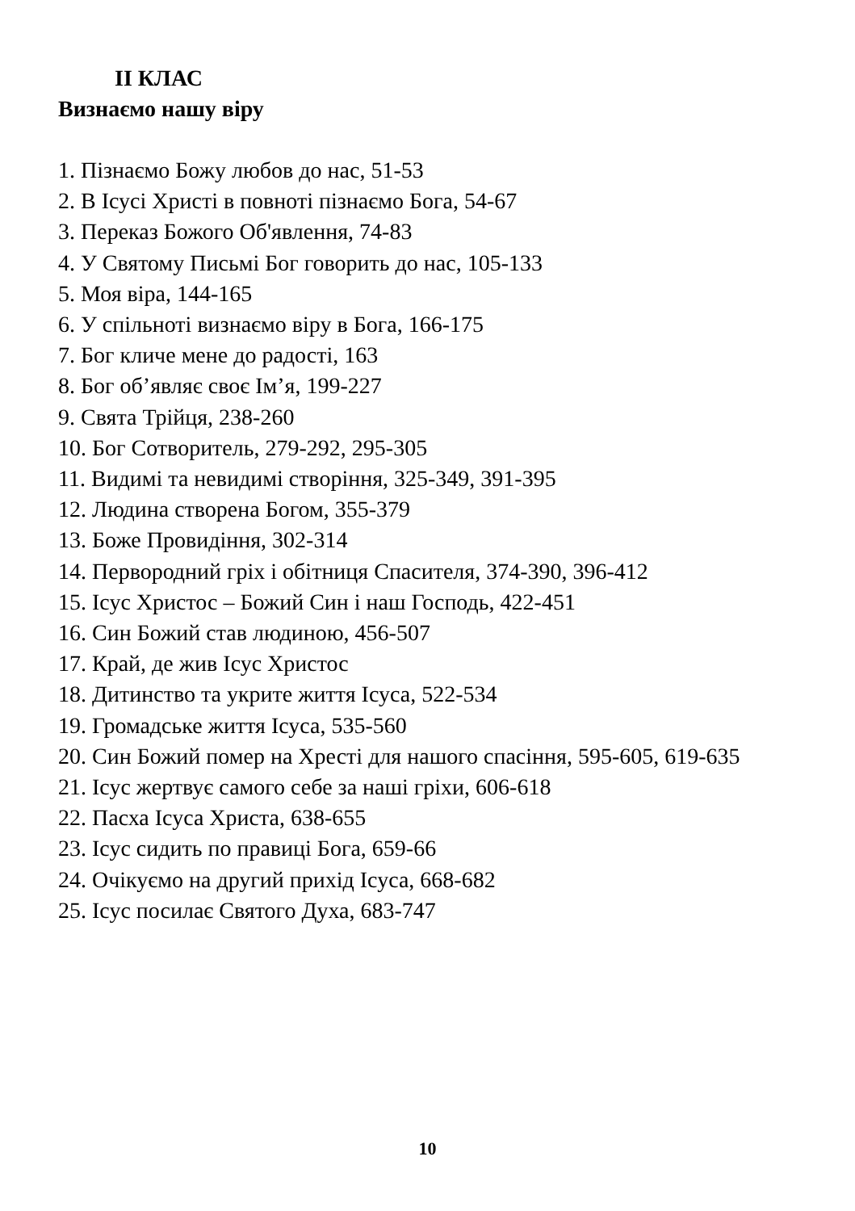ІІ КЛАС
Визнаємо нашу віру
1. Пізнаємо Божу любов до нас, 51-53
2. В Ісусі Христі в повноті пізнаємо Бога, 54-67
3. Переказ Божого Об'явлення, 74-83
4. У Святому Письмі Бог говорить до нас, 105-133
5. Моя віра, 144-165
6. У спільноті визнаємо віру в Бога, 166-175
7. Бог кличе мене до радості, 163
8. Бог об’являє своє Ім’я, 199-227
9. Свята Трійця, 238-260
10. Бог Сотворитель, 279-292, 295-305
11. Видимі та невидимі створіння, 325-349, 391-395
12. Людина створена Богом, 355-379
13. Боже Провидіння, 302-314
14. Первородний гріх і обітниця Спасителя, 374-390, 396-412
15. Ісус Христос – Божий Син і наш Господь, 422-451
16. Син Божий став людиною, 456-507
17. Край, де жив Ісус Христос
18. Дитинство та укрите життя Ісуса, 522-534
19. Громадське життя Ісуса, 535-560
20. Син Божий помер на Хресті для нашого спасіння, 595-605, 619-635
21. Ісус жертвує самого себе за наші гріхи, 606-618
22. Пасха Ісуса Христа, 638-655
23. Ісус сидить по правиці Бога, 659-66
24. Очікуємо на другий прихід Ісуса, 668-682
25. Ісус посилає Святого Духа, 683-747
10